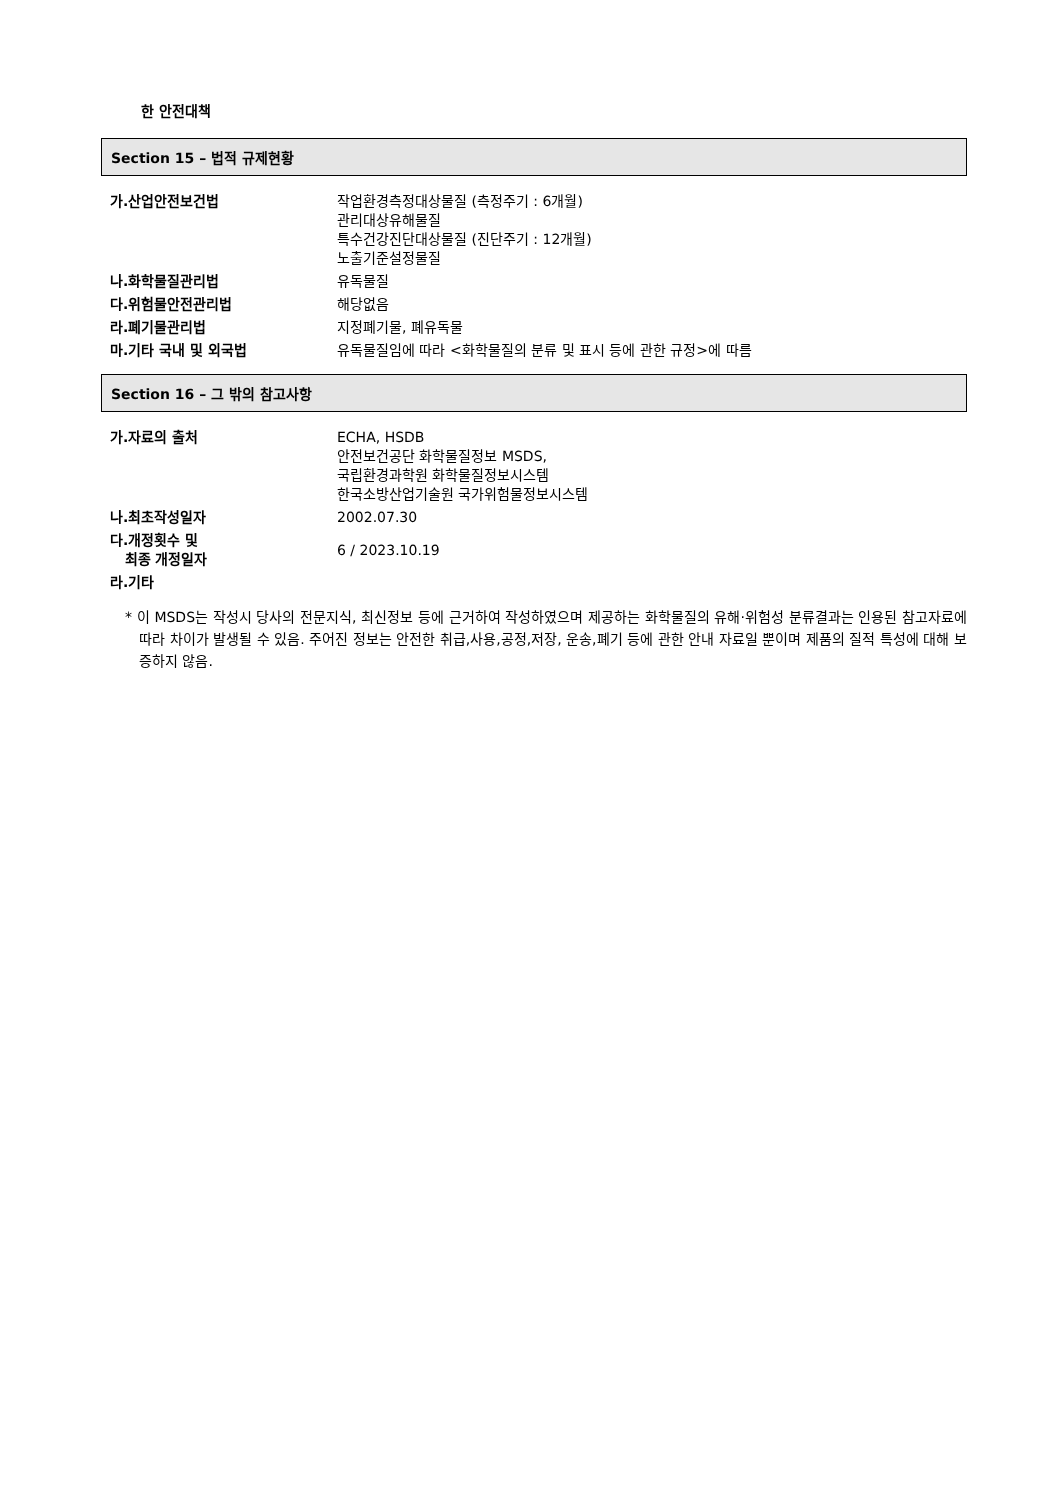한 안전대책
Section 15 – 법적 규제현황
| 가.산업안전보건법 | 작업환경측정대상물질 (측정주기 : 6개월) 관리대상유해물질 특수건강진단대상물질 (진단주기 : 12개월) 노출기준설정물질 |
| 나.화학물질관리법 | 유독물질 |
| 다.위험물안전관리법 | 해당없음 |
| 라.폐기물관리법 | 지정폐기물, 폐유독물 |
| 마.기타 국내 및 외국법 | 유독물질임에 따라 <화학물질의 분류 및 표시 등에 관한 규정>에 따름 |
Section 16 – 그 밖의 참고사항
| 가.자료의 출처 | ECHA, HSDB 안전보건공단 화학물질정보 MSDS, 국립환경과학원 화학물질정보시스템 한국소방산업기술원 국가위험물정보시스템 |
| 나.최초작성일자 | 2002.07.30 |
| 다.개정횟수 및 최종 개정일자 | 6 / 2023.10.19 |
| 라.기타 | |
* 이 MSDS는 작성시 당사의 전문지식, 최신정보 등에 근거하여 작성하였으며 제공하는 화학물질의 유해·위험성 분류결과는 인용된 참고자료에 따라 차이가 발생될 수 있음. 주어진 정보는 안전한 취급,사용,공정,저장, 운송,폐기 등에 관한 안내 자료일 뿐이며 제품의 질적 특성에 대해 보증하지 않음.